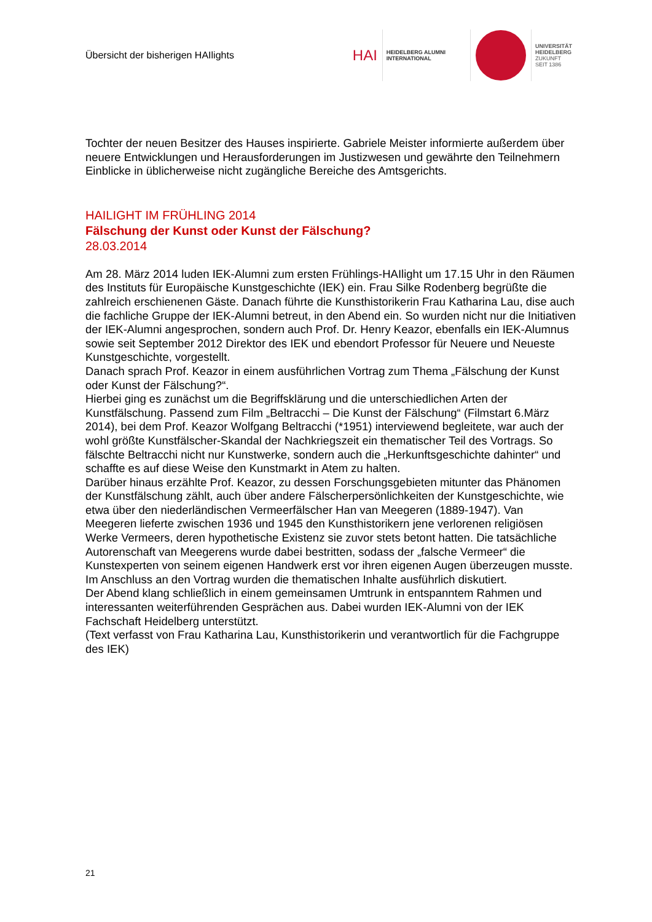Übersicht der bisherigen HAIlights
HAI
HEIDELBERG ALUMNI
INTERNATIONAL
UNIVERSITÄT
HEIDELBERG
ZUKUNFT
SEIT 1386
Tochter der neuen Besitzer des Hauses inspirierte. Gabriele Meister informierte außerdem über neuere Entwicklungen und Herausforderungen im Justizwesen und gewährte den Teilnehmern Einblicke in üblicherweise nicht zugängliche Bereiche des Amtsgerichts.
HAILIGHT IM FRÜHLING 2014
Fälschung der Kunst oder Kunst der Fälschung?
28.03.2014
Am 28. März 2014 luden IEK-Alumni zum ersten Frühlings-HAIlight um 17.15 Uhr in den Räumen des Instituts für Europäische Kunstgeschichte (IEK) ein. Frau Silke Rodenberg begrüßte die zahlreich erschienenen Gäste. Danach führte die Kunsthistorikerin Frau Katharina Lau, dise auch die fachliche Gruppe der IEK-Alumni betreut, in den Abend ein. So wurden nicht nur die Initiativen der IEK-Alumni angesprochen, sondern auch Prof. Dr. Henry Keazor, ebenfalls ein IEK-Alumnus sowie seit September 2012 Direktor des IEK und ebendort Professor für Neuere und Neueste Kunstgeschichte, vorgestellt.
Danach sprach Prof. Keazor in einem ausführlichen Vortrag zum Thema „Fälschung der Kunst oder Kunst der Fälschung?“.
Hierbei ging es zunächst um die Begriffsklärung und die unterschiedlichen Arten der Kunstfälschung. Passend zum Film „Beltracchi – Die Kunst der Fälschung“ (Filmstart 6.März 2014), bei dem Prof. Keazor Wolfgang Beltracchi (*1951) interviewend begleitete, war auch der wohl größte Kunstfälscher-Skandal der Nachkriegszeit ein thematischer Teil des Vortrags. So fälschte Beltracchi nicht nur Kunstwerke, sondern auch die „Herkunftsgeschichte dahinter“ und schaffte es auf diese Weise den Kunstmarkt in Atem zu halten.
Darüber hinaus erzählte Prof. Keazor, zu dessen Forschungsgebieten mitunter das Phänomen der Kunstfälschung zählt, auch über andere Fälscherpersönlichkeiten der Kunstgeschichte, wie etwa über den niederländischen Vermeerfälscher Han van Meegeren (1889-1947). Van Meegeren lieferte zwischen 1936 und 1945 den Kunsthistorikern jene verlorenen religiösen Werke Vermeers, deren hypothetische Existenz sie zuvor stets betont hatten. Die tatsächliche Autorenschaft van Meegerens wurde dabei bestritten, sodass der „falsche Vermeer“ die Kunstexperten von seinem eigenen Handwerk erst vor ihren eigenen Augen überzeugen musste. Im Anschluss an den Vortrag wurden die thematischen Inhalte ausführlich diskutiert.
Der Abend klang schließlich in einem gemeinsamen Umtrunk in entspanntem Rahmen und interessanten weiterführenden Gesprächen aus. Dabei wurden IEK-Alumni von der IEK Fachschaft Heidelberg unterstützt.
(Text verfasst von Frau Katharina Lau, Kunsthistorikerin und verantwortlich für die Fachgruppe des IEK)
21